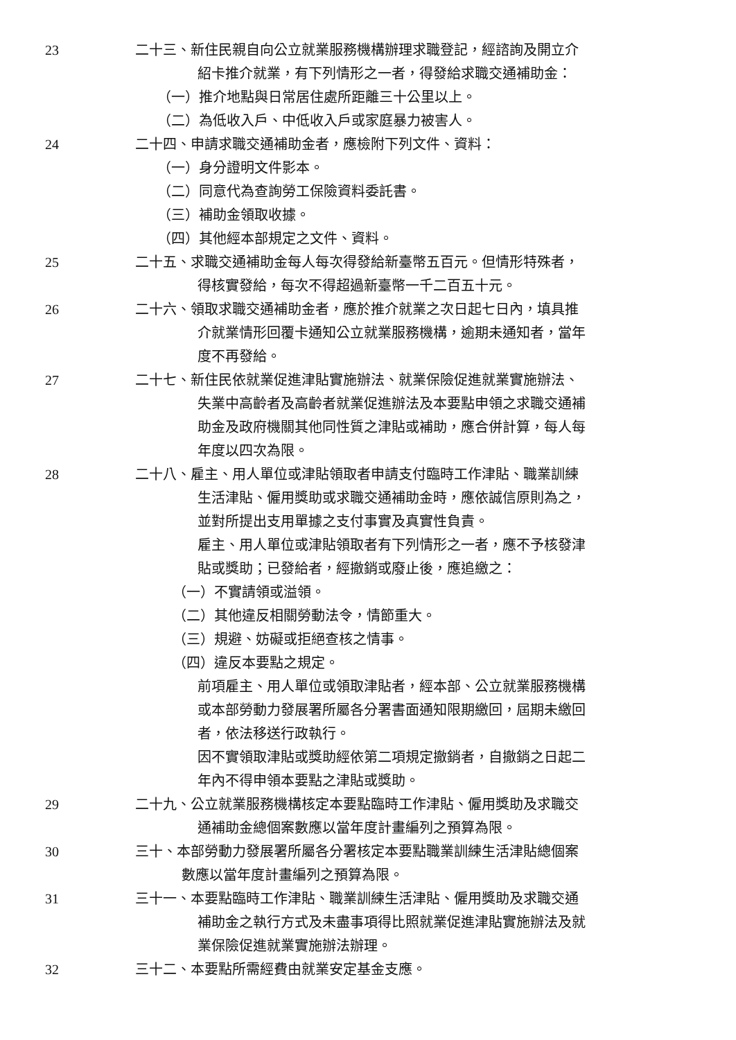23 二十三、新住民親自向公立就業服務機構辦理求職登記，經諮詢及開立介
紹卡推介就業，有下列情形之一者，得發給求職交通補助金：
（一）推介地點與日常居住處所距離三十公里以上。
（二）為低收入戶、中低收入戶或家庭暴力被害人。
24 二十四、申請求職交通補助金者，應檢附下列文件、資料：
（一）身分證明文件影本。
（二）同意代為查詢勞工保險資料委託書。
（三）補助金領取收據。
（四）其他經本部規定之文件、資料。
25 二十五、求職交通補助金每人每次得發給新臺幣五百元。但情形特殊者，
得核實發給，每次不得超過新臺幣一千二百五十元。
26 二十六、領取求職交通補助金者，應於推介就業之次日起七日內，填具推
介就業情形回覆卡通知公立就業服務機構，逾期未通知者，當年
度不再發給。
27 二十七、新住民依就業促進津貼實施辦法、就業保險促進就業實施辦法、
失業中高齡者及高齡者就業促進辦法及本要點申領之求職交通補
助金及政府機關其他同性質之津貼或補助，應合併計算，每人每
年度以四次為限。
28 二十八、雇主、用人單位或津貼領取者申請支付臨時工作津貼、職業訓練
生活津貼、僱用獎助或求職交通補助金時，應依誠信原則為之，
並對所提出支用單據之支付事實及真實性負責。
雇主、用人單位或津貼領取者有下列情形之一者，應不予核發津
貼或獎助；已發給者，經撤銷或廢止後，應追繳之：
（一）不實請領或溢領。
（二）其他違反相關勞動法令，情節重大。
（三）規避、妨礙或拒絕查核之情事。
（四）違反本要點之規定。
前項雇主、用人單位或領取津貼者，經本部、公立就業服務機構
或本部勞動力發展署所屬各分署書面通知限期繳回，屆期未繳回
者，依法移送行政執行。
因不實領取津貼或獎助經依第二項規定撤銷者，自撤銷之日起二
年內不得申領本要點之津貼或獎助。
29 二十九、公立就業服務機構核定本要點臨時工作津貼、僱用獎助及求職交
通補助金總個案數應以當年度計畫編列之預算為限。
30 三十、本部勞動力發展署所屬各分署核定本要點職業訓練生活津貼總個案
數應以當年度計畫編列之預算為限。
31 三十一、本要點臨時工作津貼、職業訓練生活津貼、僱用獎助及求職交通
補助金之執行方式及未盡事項得比照就業促進津貼實施辦法及就
業保險促進就業實施辦法辦理。
32 三十二、本要點所需經費由就業安定基金支應。